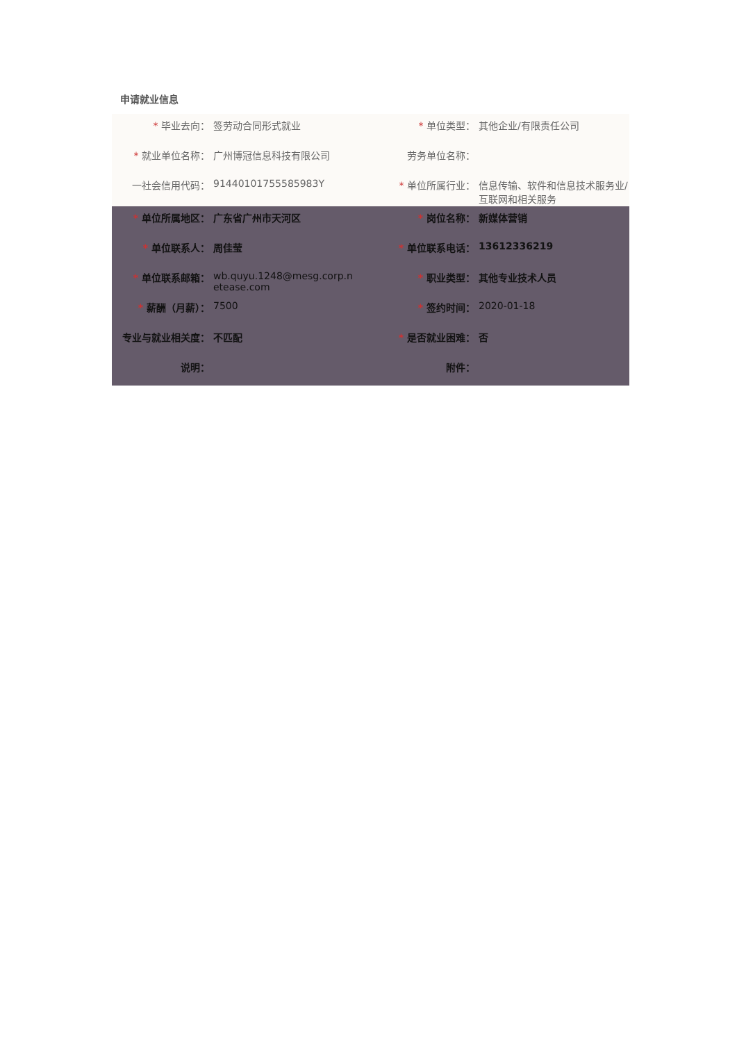申请就业信息
| * 毕业去向： | 签劳动合同形式就业 | * 单位类型： | 其他企业/有限责任公司 |
| * 就业单位名称： | 广州博冠信息科技有限公司 | 劳务单位名称： | |
| 一社会信用代码： | 91440101755585983Y | * 单位所属行业： | 信息传输、软件和信息技术服务业/互联网和相关服务 |
| * 单位所属地区： | 广东省广州市天河区 | * 岗位名称： | 新媒体营销 |
| * 单位联系人： | 周佳莹 | * 单位联系电话： | 13612336219 |
| * 单位联系邮箱： | wb.quyu.1248@mesg.corp.n etease.com | * 职业类型： | 其他专业技术人员 |
| * 薪酬（月薪）： | 7500 | * 签约时间： | 2020-01-18 |
| 专业与就业相关度： | 不匹配 | * 是否就业困难： | 否 |
| 说明： | | 附件： | |